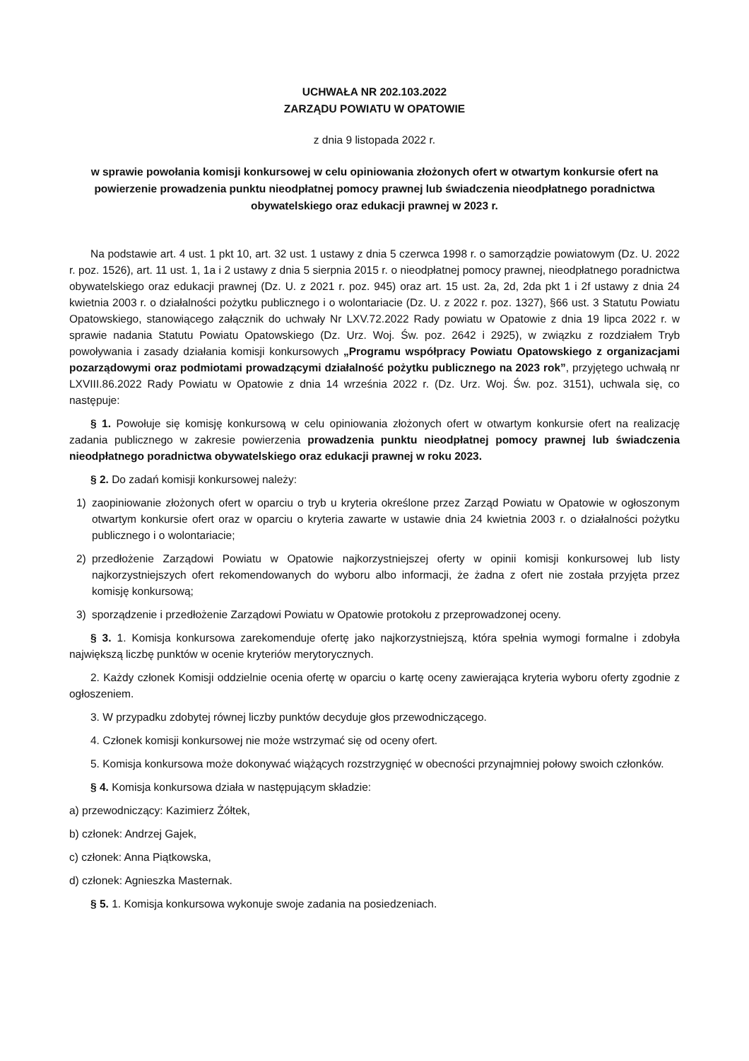UCHWAŁA NR 202.103.2022
ZARZĄDU POWIATU W OPATOWIE
z dnia 9 listopada 2022 r.
w sprawie powołania komisji konkursowej w celu opiniowania złożonych ofert w otwartym konkursie ofert na powierzenie prowadzenia punktu nieodpłatnej pomocy prawnej lub świadczenia nieodpłatnego poradnictwa obywatelskiego oraz edukacji prawnej w 2023 r.
Na podstawie art. 4 ust. 1 pkt 10, art. 32 ust. 1 ustawy z dnia 5 czerwca 1998 r. o samorządzie powiatowym (Dz. U. 2022 r. poz. 1526), art. 11 ust. 1, 1a i 2 ustawy z dnia 5 sierpnia 2015 r. o nieodpłatnej pomocy prawnej, nieodpłatnego poradnictwa obywatelskiego oraz edukacji prawnej (Dz. U. z 2021 r. poz. 945) oraz art. 15 ust. 2a, 2d, 2da pkt 1 i 2f ustawy z dnia 24 kwietnia 2003 r. o działalności pożytku publicznego i o wolontariacie (Dz. U. z 2022 r. poz. 1327), §66 ust. 3 Statutu Powiatu Opatowskiego, stanowiącego załącznik do uchwały Nr LXV.72.2022 Rady powiatu w Opatowie z dnia 19 lipca 2022 r. w sprawie nadania Statutu Powiatu Opatowskiego (Dz. Urz. Woj. Św. poz. 2642 i 2925), w związku z rozdziałem Tryb powoływania i zasady działania komisji konkursowych „Programu współpracy Powiatu Opatowskiego z organizacjami pozarządowymi oraz podmiotami prowadzącymi działalność pożytku publicznego na 2023 rok”, przyjętego uchwałą nr LXVIII.86.2022 Rady Powiatu w Opatowie z dnia 14 września 2022 r. (Dz. Urz. Woj. Św. poz. 3151), uchwala się, co następuje:
§ 1. Powołuje się komisję konkursową w celu opiniowania złożonych ofert w otwartym konkursie ofert na realizację zadania publicznego w zakresie powierzenia prowadzenia punktu nieodpłatnej pomocy prawnej lub świadczenia nieodpłatnego poradnictwa obywatelskiego oraz edukacji prawnej w roku 2023.
§ 2. Do zadań komisji konkursowej należy:
1) zaopiniowanie złożonych ofert w oparciu o tryb u kryteria określone przez Zarząd Powiatu w Opatowie w ogłoszonym otwartym konkursie ofert oraz w oparciu o kryteria zawarte w ustawie dnia 24 kwietnia 2003 r. o działalności pożytku publicznego i o wolontariacie;
2) przedłożenie Zarządowi Powiatu w Opatowie najkorzystniejszej oferty w opinii komisji konkursowej lub listy najkorzystniejszych ofert rekomendowanych do wyboru albo informacji, że żadna z ofert nie została przyjęta przez komisję konkursową;
3) sporządzenie i przedłożenie Zarządowi Powiatu w Opatowie protokołu z przeprowadzonej oceny.
§ 3. 1. Komisja konkursowa zarekomenduje ofertę jako najkorzystniejszą, która spełnia wymogi formalne i zdobyła największą liczbę punktów w ocenie kryteriów merytorycznych.
2. Każdy członek Komisji oddzielnie ocenia ofertę w oparciu o kartę oceny zawierająca kryteria wyboru oferty zgodnie z ogłoszeniem.
3. W przypadku zdobytej równej liczby punktów decyduje głos przewodniczącego.
4. Członek komisji konkursowej nie może wstrzymać się od oceny ofert.
5. Komisja konkursowa może dokonywać wiążących rozstrzygnięć w obecności przynajmniej połowy swoich członków.
§ 4. Komisja konkursowa działa w następującym składzie:
a) przewodniczący: Kazimierz Żółtek,
b) członek: Andrzej Gajek,
c) członek: Anna Piątkowska,
d) członek: Agnieszka Masternak.
§ 5. 1. Komisja konkursowa wykonuje swoje zadania na posiedzeniach.